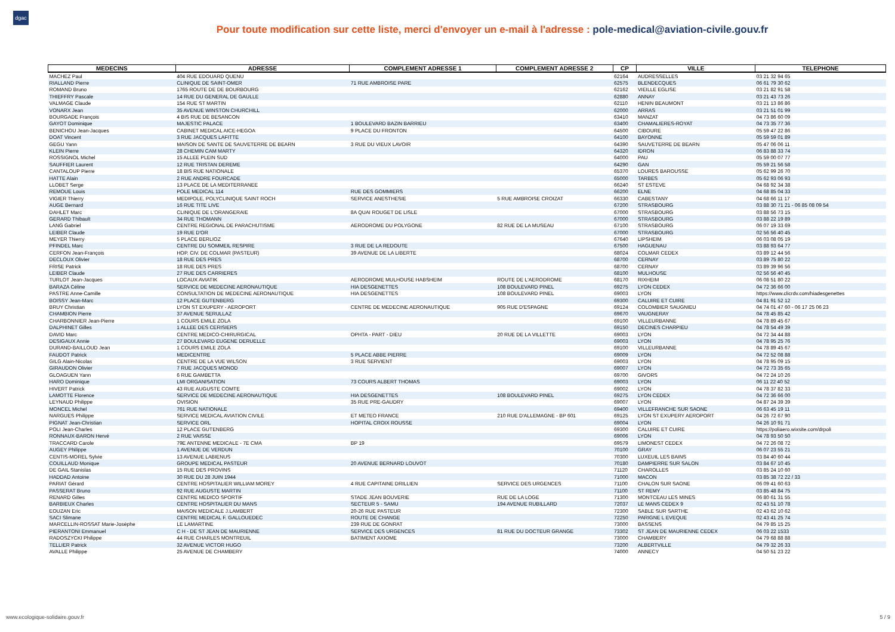dgac
Pour toute modification sur cette liste, merci d'envoyer un e-mail à l'adresse : pole-medical@aviation-civile.gouv.fr
| MEDECINS | ADRESSE | COMPLEMENT ADRESSE 1 | COMPLEMENT ADRESSE 2 | CP | VILLE | TELEPHONE |
| --- | --- | --- | --- | --- | --- | --- |
| MACHEZ Paul | 404 RUE EDOUARD QUENU | | | 62164 | AUDRESSELLES | 03 21 32 94 65 |
| RIALLAND Pierre | CLINIQUE DE SAINT-OMER | 71 RUE AMBROISE PARE | | 62575 | BLENDECQUES | 06 61 79 30 62 |
| ROMAND Bruno | 1765 ROUTE DE DE BOURBOURG | | | 62162 | VIEILLE EGLISE | 03 21 82 91 58 |
| THIEFFRY Pascale | 14 RUE DU GENERAL DE GAULLE | | | 62880 | ANNAY | 03 21 43 73 26 |
| VALMAGE Claude | 154 RUE ST MARTIN | | | 62110 | HENIN BEAUMONT | 03 21 13 86 86 |
| VONARX Jean | 35 AVENUE WINSTON CHURCHILL | | | 62000 | ARRAS | 03 21 51 01 99 |
| BOURGADE François | 4 BIS RUE DE BESANCON | | | 63410 | MANZAT | 04 73 86 60 09 |
| GAYOT Dominique | MAJESTIC PALACE | 1 BOULEVARD BAZIN BARRIEU | | 63400 | CHAMALIERES-ROYAT | 04 73 35 77 36 |
| BENICHOU Jean-Jacques | CABINET MEDICAL AICE-HEGOA | 9 PLACE DU FRONTON | | 64500 | CIBOURE | 05 59 47 22 86 |
| DOAT Vincent | 3 RUE JACQUES LAFITTE | | | 64100 | BAYONNE | 05 59 59 01 89 |
| GEGU Yann | MAISON DE SANTE DE SAUVETERRE DE BEARN | 3 RUE DU VIEUX LAVOIR | | 64390 | SAUVETERRE DE BEARN | 05 47 06 06 11 |
| KLEIN Pierre | 28 CHEMIN CAM MARTY | | | 64320 | IDRON | 06 83 88 33 74 |
| ROSSIGNOL Michel | 15 ALLEE PLEIN SUD | | | 64000 | PAU | 05 59 00 07 77 |
| SAUFFIER Laurent | 12 RUE TRISTAN DEREME | | | 64290 | GAN | 05 59 21 56 58 |
| CANTALOUP Pierre | 18 BIS RUE NATIONALE | | | 65370 | LOURES BAROUSSE | 05 62 99 26 70 |
| HATTE Alain | 2 RUE ANDRE FOURCADE | | | 65000 | TARBES | 05 62 93 06 93 |
| LLOBET Serge | 13 PLACE DE LA MEDITERRANEE | | | 66240 | ST ESTEVE | 04 68 92 34 38 |
| REMOUE Louis | POLE MEDICAL 114 | RUE DES GOMMIERS | | 66200 | ELNE | 04 68 85 04 33 |
| VIGIER Thierry | MEDIPOLE, POLYCLINIQUE SAINT ROCH | SERVICE ANESTHESIE | 5 RUE AMBROISE CROIZAT | 66330 | CABESTANY | 04 68 66 11 17 |
| AUGE Bernard | 16 RUE TITE LIVE | | | 67200 | STRASBOURG | 03 88 30 71 21 - 06 85 08 09 54 |
| DAHLET Marc | CLINIQUE DE L'ORANGERAIE | 8A QUAI ROUGET DE LISLE | | 67000 | STRASBOURG | 03 88 56 73 15 |
| GERARD Thibault | 34 RUE THOMANN | | | 67000 | STRASBOURG | 03 88 22 19 89 |
| LANG Gabriel | CENTRE REGIONAL DE PARACHUTISME | AERODROME DU POLYGONE | 82 RUE DE LA MUSEAU | 67100 | STRASBOURG | 06 07 19 33 69 |
| LEIBER Claude | 19 RUE D'OR | | | 67000 | STRASBOURG | 02 56 56 40 45 |
| MEYER Thierry | 5 PLACE BERLIOZ | | | 67640 | LIPSHEIM | 06 03 08 05 19 |
| PFINDEL Marc | CENTRE DU SOMMEIL RESPIRE | 3 RUE DE LA REDOUTE | | 67500 | HAGUENAU | 03 88 93 64 77 |
| CERFON Jean-François | HOP. CIV. DE COLMAR (PASTEUR) | 39 AVENUE DE LA LIBERTE | | 68024 | COLMAR CEDEX | 03 89 12 44 56 |
| DECLOUX Olivier | 18 RUE DES PRES | | | 68700 | CERNAY | 03 89 75 80 22 |
| FRISE Patrick | 18 RUE DES PRES | | | 68700 | CERNAY | 03 89 39 96 56 |
| LEIBER Claude | 27 RUE DES CARRIERES | | | 68100 | MULHOUSE | 02 56 56 40 45 |
| TURLOT Jean-Jacques | LOCAUX AVIATIK | AERODROME MULHOUSE HABSHEIM | ROUTE DE L'AERODROME | 68170 | RIXHEIM | 06 08 51 80 22 |
| BARAZA Céline | SERVICE DE MEDECINE AERONAUTIQUE | HIA DESGENETTES | 108 BOULEVARD PINEL | 69275 | LYON CEDEX | 04 72 36 66 00 |
| PASTRE Anne-Camille | CONSULTATION DE MEDECINE AERONAUTIQUE | HIA DESGENETTES | 108 BOULEVARD PINEL | 69003 | LYON | https://www.clicrdv.com/hiadesgenettes |
| BOISSY Jean-Marc | 12 PLACE GUTENBERG | | | 69300 | CALUIRE ET CUIRE | 04 81 91 52 12 |
| BRUY Christian | LYON ST EXUPERY - AEROPORT | CENTRE DE MEDECINE AERONAUTIQUE | 905 RUE D'ESPAGNE | 69124 | COLOMBIER SAUGNIEU | 04 74 01 47 60 - 06 17 25 06 23 |
| CHAMBION Pierre | 37 AVENUE SERULLAZ | | | 69670 | VAUGNERAY | 04 78 45 85 42 |
| CHARBONNIER Jean-Pierre | 1 COURS EMILE ZOLA | | | 69100 | VILLEURBANNE | 04 78 89 45 67 |
| DALPHINET Gilles | 1 ALLEE DES CERISIERS | | | 69150 | DECINES CHARPIEU | 04 78 54 49 39 |
| DAVID Marc | CENTRE MEDICO-CHIRURGICAL | OPHTA - PART - DIEU | 20 RUE DE LA VILLETTE | 69003 | LYON | 04 72 34 44 88 |
| DESIGAUX Annie | 27 BOULEVARD EUGENE DERUELLE | | | 69003 | LYON | 04 78 95 25 76 |
| DURAND-BAILLOUD Jean | 1 COURS EMILE ZOLA | | | 69100 | VILLEURBANNE | 04 78 89 45 67 |
| FAUDOT Patrick | MEDICENTRE | 5 PLACE ABBE PIERRE | | 69009 | LYON | 04 72 52 08 88 |
| GILG Alain-Nicolas | CENTRE DE LA VUE WILSON | 3 RUE SERVIENT | | 69003 | LYON | 04 78 95 09 15 |
| GIRAUDON Olivier | 7 RUE JACQUES MONOD | | | 69007 | LYON | 04 72 73 35 65 |
| GLOAGUEN Yann | 6 RUE GAMBETTA | | | 69700 | GIVORS | 04 72 24 10 26 |
| HARO Dominique | LMI ORGANISATION | 73 COURS ALBERT THOMAS | | 69003 | LYON | 06 11 22 40 52 |
| HIVERT Patrick | 43 RUE AUGUSTE COMTE | | | 69002 | LYON | 04 78 37 82 33 |
| LAMOTTE Florence | SERVICE DE MEDECINE AERONAUTIQUE | HIA DESGENETTES | 108 BOULEVARD PINEL | 69275 | LYON CEDEX | 04 72 36 66 00 |
| LEYNAUD Philippe | OVISION | 35 RUE PRE-GAUDRY | | 69007 | LYON | 04 87 24 39 39 |
| MONCEL Michel | 761 RUE NATIONALE | | | 69400 | VILLEFRANCHE SUR SAONE | 06 63 45 19 11 |
| NARGUES Philippe | SERVICE MEDICAL AVIATION CIVILE | ET METEO FRANCE | 210 RUE D'ALLEMAGNE - BP 601 | 69125 | LYON ST EXUPERY AEROPORT | 04 26 72 67 90 |
| PIGNAT Jean-Christian | SERVICE ORL | HOPITAL CROIX ROUSSE | | 69004 | LYON | 04 26 10 91 71 |
| POLI Jean-Charles | 12 PLACE GUTENBERG | | | 69300 | CALUIRE ET CUIRE | https://poliaero.wixsite.com/drpoli |
| RONNAUX-BARON Hervé | 2 RUE VAISSE | | | 69006 | LYON | 04 78 93 50 50 |
| TRACCARD Carole | 79E ANTENNE MEDICALE - 7E CMA | BP 19 | | 69579 | LIMONEST CEDEX | 04 72 26 08 72 |
| AUGEY Philippe | 1 AVENUE DE VERDUN | | | 70100 | GRAY | 06 07 23 55 21 |
| CENTIS-MOREL Sylvie | 13 AVENUE LABIENUS | | | 70300 | LUXEUIL LES BAINS | 03 84 40 60 44 |
| COUILLAUD Monique | GROUPE MEDICAL PASTEUR | 20 AVENUE BERNARD LOUVOT | | 70180 | DAMPIERRE SUR SALON | 03 84 67 10 45 |
| DE GAIL Stanislas | 15 RUE DES PROVINS | | | 71120 | CHAROLLES | 03 85 24 10 60 |
| HADDAD Antoine | 30 RUE DU 28 JUIN 1944 | | | 71000 | MACON | 03 85 38 72 22 / 33 |
| PARIAT Gérard | CENTRE HOSPITALIER WILLIAM MOREY | 4 RUE CAPITAINE DRILLIEN | SERVICE DES URGENCES | 71100 | CHALON SUR SAONE | 06 09 41 60 63 |
| PASSERAT Bruno | 92 RUE AUGUSTE MARTIN | | | 71100 | ST REMY | 03 85 48 84 75 |
| RENARD Gilles | CENTRE MEDICO SPORTIF | STADE JEAN BOUVERIE | RUE DE LA LOGE | 71300 | MONTCEAU LES MINES | 06 80 61 31 55 |
| BARBIEUX Charles | CENTRE HOSPITALIER DU MANS | SECTEUR 5 - SAMU | 194 AVENUE RUBILLARD | 72037 | LE MANS CEDEX 9 | 02 43 51 10 78 |
| EOUZAN Eric | MAISON MEDICALE J.LAMBERT | 20-26 RUE PASTEUR | | 72300 | SABLE SUR SARTHE | 02 43 62 10 62 |
| SACI Slimane | CENTRE MEDICAL F. GALLOUEDEC | ROUTE DE CHANGE | | 72250 | PARIGNE L EVEQUE | 02 43 41 25 74 |
| MARCELLIN-ROSSAT Marie-Josèphe | LE LAMARTINE | 239 RUE DE GONRAT | | 73000 | BASSENS | 04 79 85 15 25 |
| PIERANTONI Emmanuel | C H - DE ST JEAN DE MAURIENNE | SERVICE DES URGENCES | 81 RUE DU DOCTEUR GRANGE | 73302 | ST JEAN DE MAURIENNE CEDEX | 06 03 22 1533 |
| RADOSZYCKI Philippe | 44 RUE CHARLES MONTREUIL | BATIMENT AXIOME | | 73000 | CHAMBERY | 04 79 68 88 88 |
| TELLIER Patrick | 32 AVENUE VICTOR HUGO | | | 73200 | ALBERTVILLE | 04 79 32 26 33 |
| AVALLE Philippe | 25 AVENUE DE CHAMBERY | | | 74000 | ANNECY | 04 50 51 23 22 |
www.ecologique-solidaire.gouv.fr
5 / 9